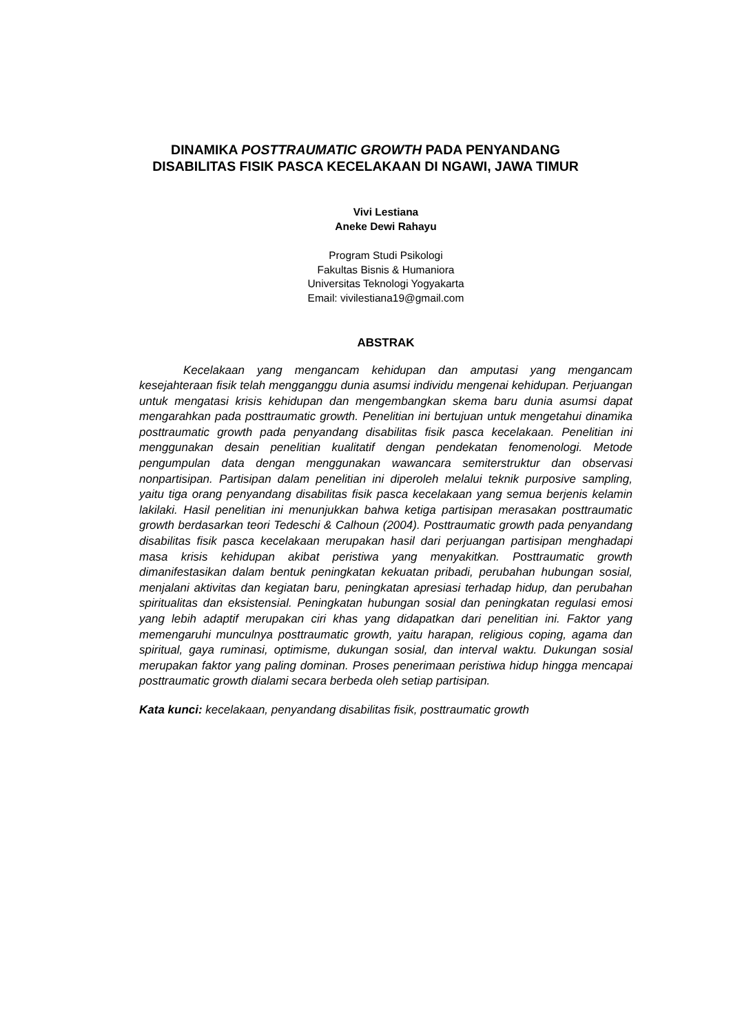DINAMIKA POSTTRAUMATIC GROWTH PADA PENYANDANG
DISABILITAS FISIK PASCA KECELAKAAN DI NGAWI, JAWA TIMUR
Vivi Lestiana
Aneke Dewi Rahayu
Program Studi Psikologi
Fakultas Bisnis & Humaniora
Universitas Teknologi Yogyakarta
Email: vivilestiana19@gmail.com
ABSTRAK
Kecelakaan yang mengancam kehidupan dan amputasi yang mengancam kesejahteraan fisik telah mengganggu dunia asumsi individu mengenai kehidupan. Perjuangan untuk mengatasi krisis kehidupan dan mengembangkan skema baru dunia asumsi dapat mengarahkan pada posttraumatic growth. Penelitian ini bertujuan untuk mengetahui dinamika posttraumatic growth pada penyandang disabilitas fisik pasca kecelakaan. Penelitian ini menggunakan desain penelitian kualitatif dengan pendekatan fenomenologi. Metode pengumpulan data dengan menggunakan wawancara semiterstruktur dan observasi nonpartisipan. Partisipan dalam penelitian ini diperoleh melalui teknik purposive sampling, yaitu tiga orang penyandang disabilitas fisik pasca kecelakaan yang semua berjenis kelamin lakilaki. Hasil penelitian ini menunjukkan bahwa ketiga partisipan merasakan posttraumatic growth berdasarkan teori Tedeschi & Calhoun (2004). Posttraumatic growth pada penyandang disabilitas fisik pasca kecelakaan merupakan hasil dari perjuangan partisipan menghadapi masa krisis kehidupan akibat peristiwa yang menyakitkan. Posttraumatic growth dimanifestasikan dalam bentuk peningkatan kekuatan pribadi, perubahan hubungan sosial, menjalani aktivitas dan kegiatan baru, peningkatan apresiasi terhadap hidup, dan perubahan spiritualitas dan eksistensial. Peningkatan hubungan sosial dan peningkatan regulasi emosi yang lebih adaptif merupakan ciri khas yang didapatkan dari penelitian ini. Faktor yang memengaruhi munculnya posttraumatic growth, yaitu harapan, religious coping, agama dan spiritual, gaya ruminasi, optimisme, dukungan sosial, dan interval waktu. Dukungan sosial merupakan faktor yang paling dominan. Proses penerimaan peristiwa hidup hingga mencapai posttraumatic growth dialami secara berbeda oleh setiap partisipan.
Kata kunci: kecelakaan, penyandang disabilitas fisik, posttraumatic growth